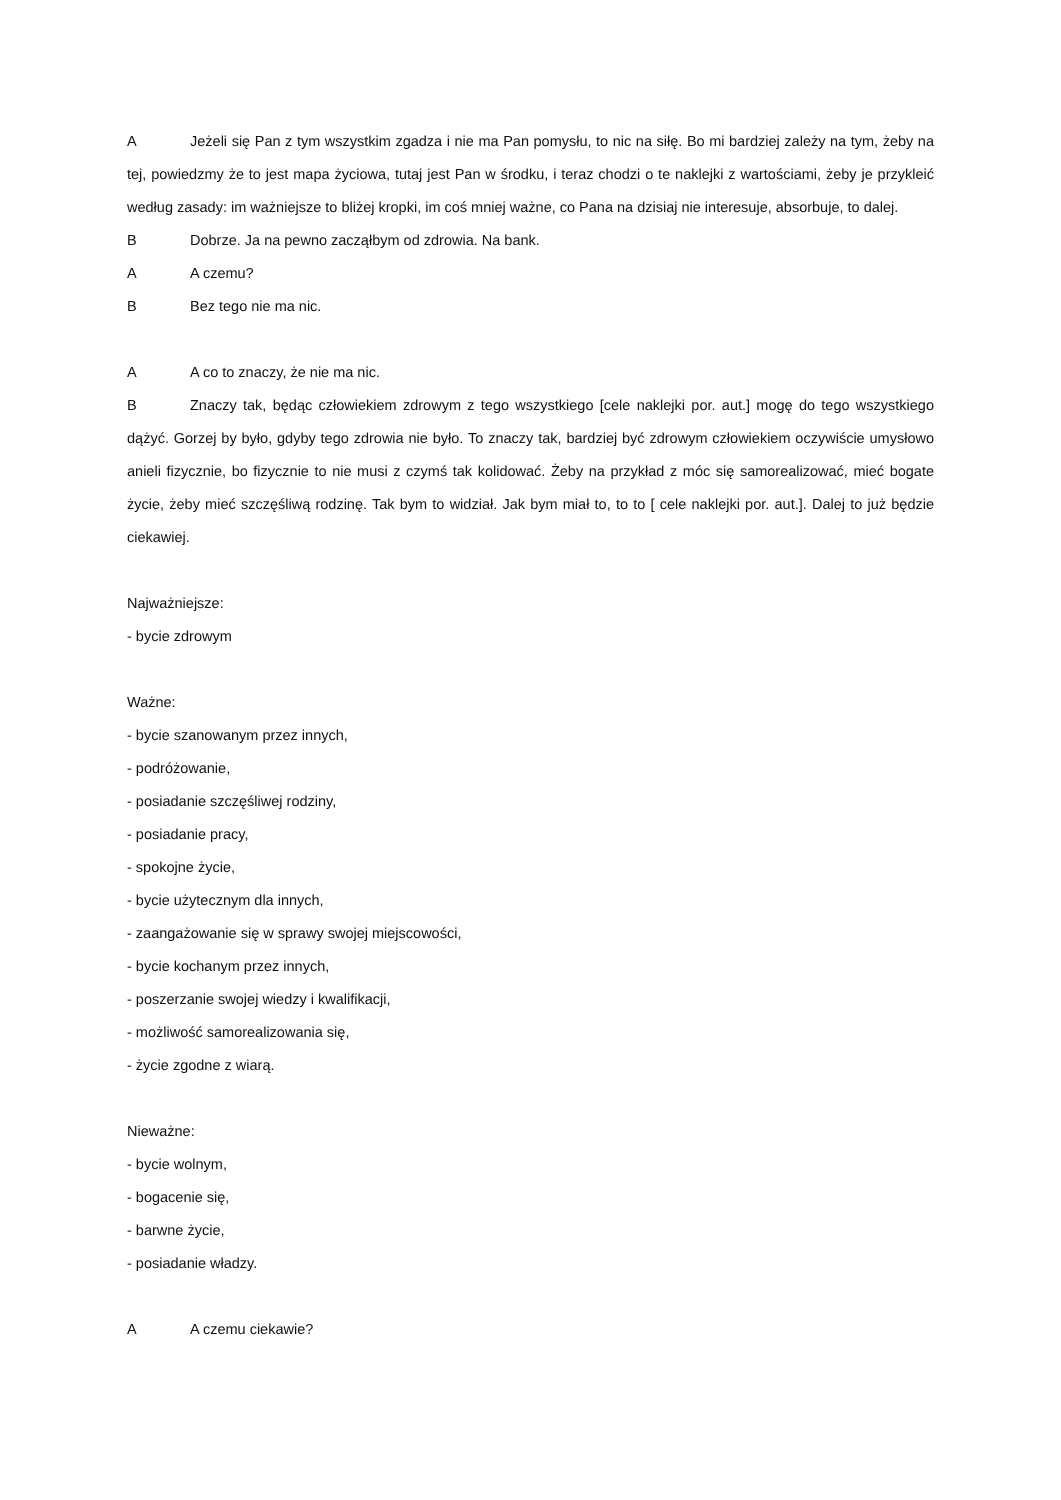A Jeżeli się Pan z tym wszystkim zgadza i nie ma Pan pomysłu, to nic na siłę. Bo mi bardziej zależy na tym, żeby na tej, powiedzmy że to jest mapa życiowa, tutaj jest Pan w środku, i teraz chodzi o te naklejki z wartościami, żeby je przykleić według zasady: im ważniejsze to bliżej kropki, im coś mniej ważne, co Pana na dzisiaj nie interesuje, absorbuje, to dalej.
B Dobrze. Ja na pewno zacząłbym od zdrowia. Na bank.
A A czemu?
B Bez tego nie ma nic.
A A co to znaczy, że nie ma nic.
B Znaczy tak, będąc człowiekiem zdrowym z tego wszystkiego [cele naklejki por. aut.] mogę do tego wszystkiego dążyć. Gorzej by było, gdyby tego zdrowia nie było. To znaczy tak, bardziej być zdrowym człowiekiem oczywiście umysłowo anieli fizycznie, bo fizycznie to nie musi z czymś tak kolidować. Żeby na przykład z móc się samorealizować, mieć bogate życie, żeby mieć szczęśliwą rodzinę. Tak bym to widział. Jak bym miał to, to to [ cele naklejki por. aut.]. Dalej to już będzie ciekawiej.
Najważniejsze:
- bycie zdrowym
Ważne:
- bycie szanowanym przez innych,
- podróżowanie,
- posiadanie szczęśliwej rodziny,
- posiadanie pracy,
- spokojne życie,
- bycie użytecznym dla innych,
- zaangażowanie się w sprawy swojej miejscowości,
- bycie kochanym przez innych,
- poszerzanie swojej wiedzy i kwalifikacji,
- możliwość samorealizowania się,
- życie zgodne z wiarą.
Nieważne:
- bycie wolnym,
- bogacenie się,
- barwne życie,
- posiadanie władzy.
A A czemu ciekawie?